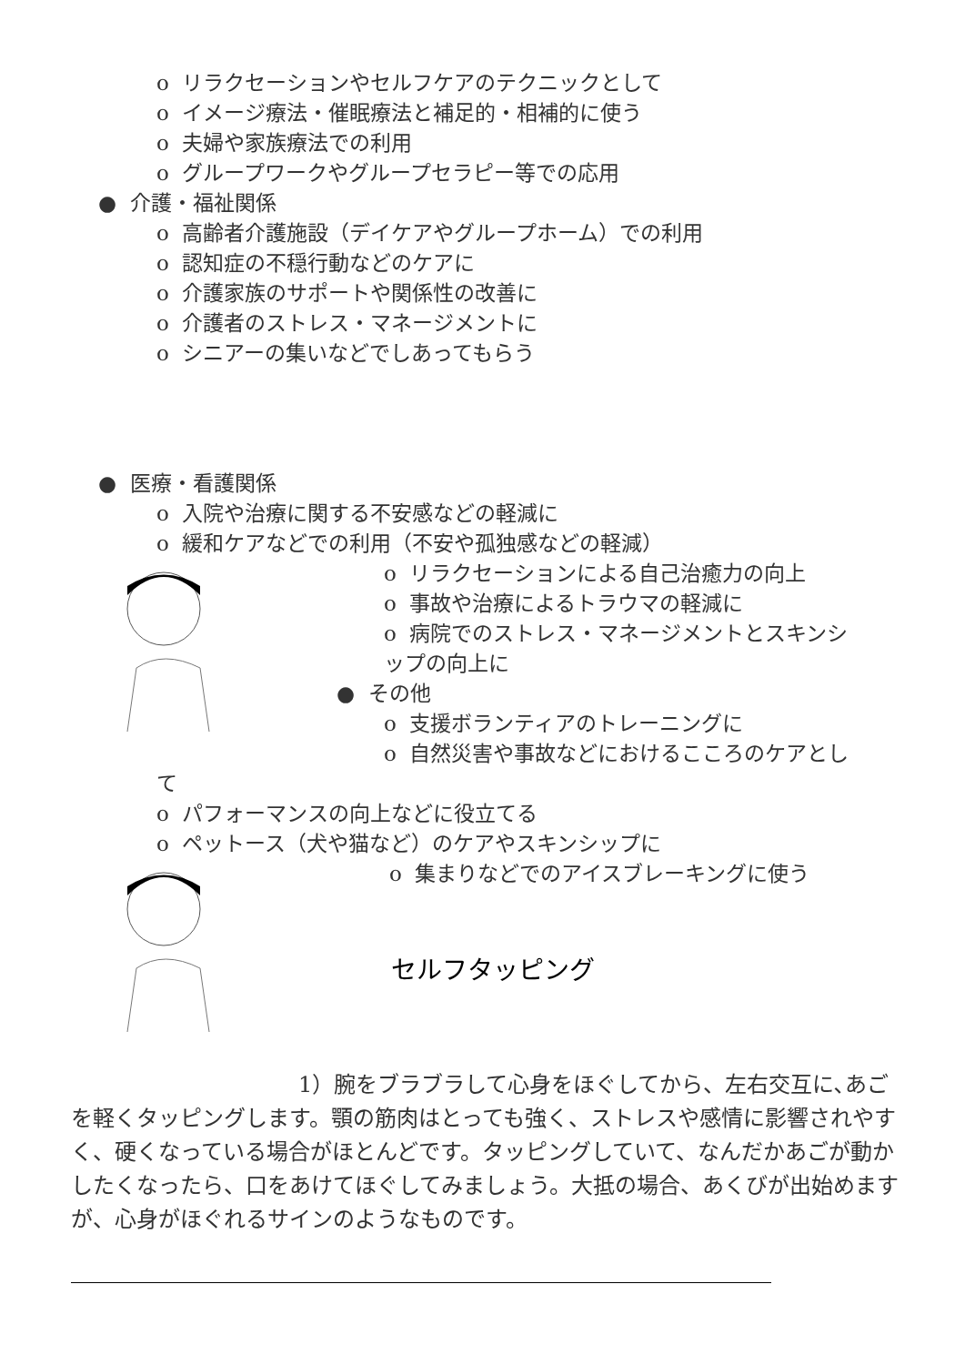o リラクセーションやセルフケアのテクニックとして
o イメージ療法・催眠療法と補足的・相補的に使う
o 夫婦や家族療法での利用
o グループワークやグループセラピー等での応用
● 介護・福祉関係
o 高齢者介護施設（デイケアやグループホーム）での利用
o 認知症の不穏行動などのケアに
o 介護家族のサポートや関係性の改善に
o 介護者のストレス・マネージメントに
o シニアーの集いなどでしあってもらう
● 医療・看護関係
o 入院や治療に関する不安感などの軽減に
o 緩和ケアなどでの利用（不安や孤独感などの軽減）
o リラクセーションによる自己治癒力の向上
o 事故や治療によるトラウマの軽減に
o 病院でのストレス・マネージメントとスキンシ
ップの向上に
● その他
o 支援ボランティアのトレーニングに
o 自然災害や事故などにおけるこころのケアとし
て
o パフォーマンスの向上などに役立てる
o ペットース（犬や猫など）のケアやスキンシップに
o 集まりなどでのアイスブレーキングに使う
セルフタッピング
1）腕をブラブラして心身をほぐしてから、左右交互に､あごを軽くタッピングします。顎の筋肉はとっても強く、ストレスや感情に影響されやすく、硬くなっている場合がほとんどです。タッピングしていて、なんだかあごが動かしたくなったら、口をあけてほぐしてみましょう。大抵の場合、あくびが出始めますが、心身がほぐれるサインのようなものです。